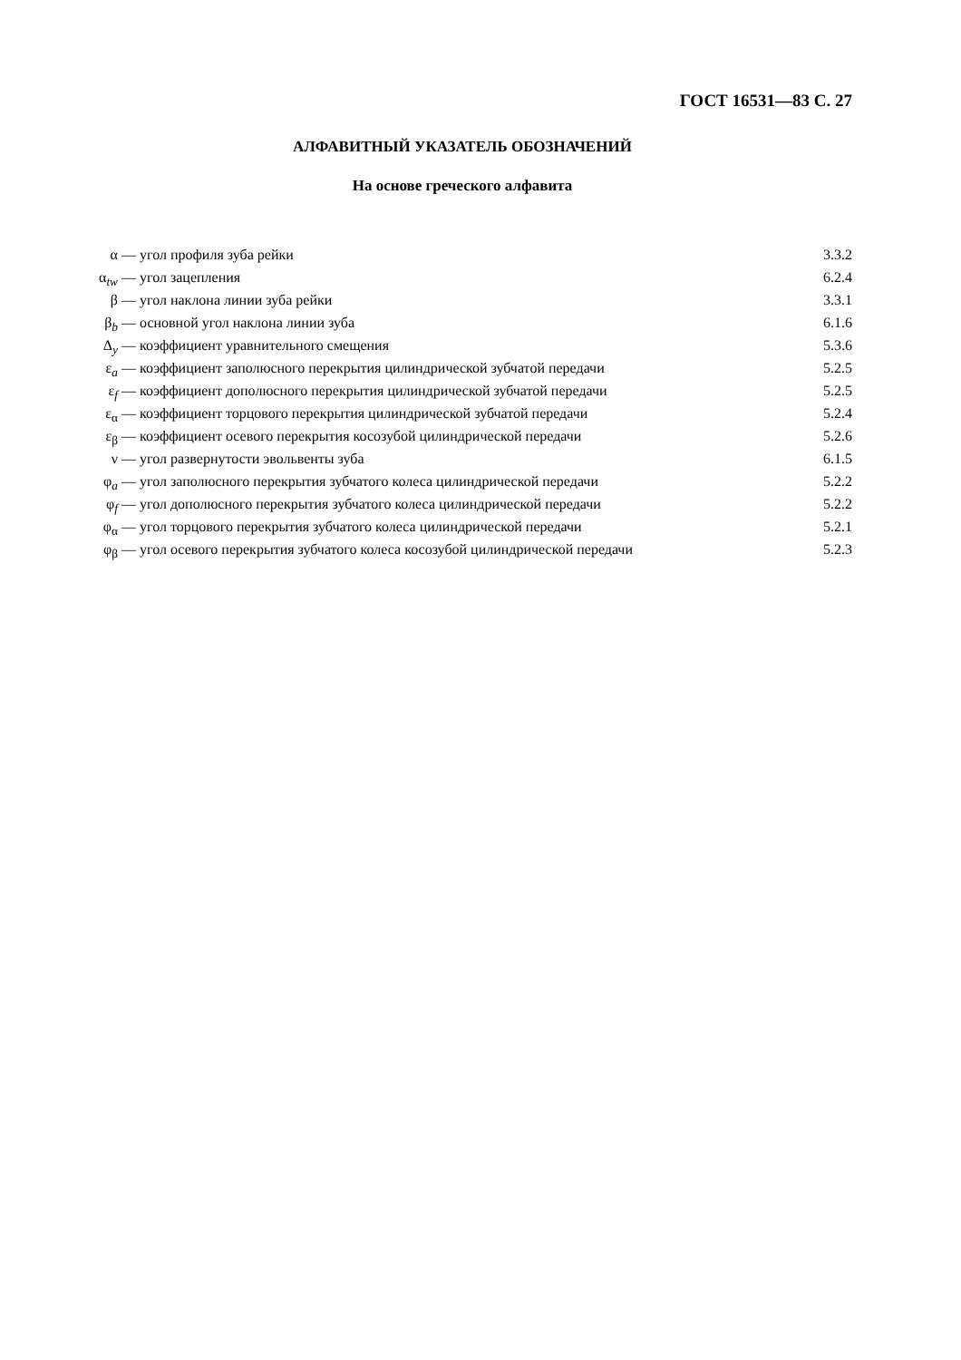ГОСТ 16531—83 С. 27
АЛФАВИТНЫЙ УКАЗАТЕЛЬ ОБОЗНАЧЕНИЙ
На основе греческого алфавита
| α | — угол профиля зуба рейки | 3.3.2 |
| α<sub>tw</sub> | — угол зацепления | 6.2.4 |
| β | — угол наклона линии зуба рейки | 3.3.1 |
| β<sub>b</sub> | — основной угол наклона линии зуба | 6.1.6 |
| Δ<sub>y</sub> | — коэффициент уравнительного смещения | 5.3.6 |
| ε<sub>a</sub> | — коэффициент заполюсного перекрытия цилиндрической зубчатой передачи | 5.2.5 |
| ε<sub>f</sub> | — коэффициент дополюсного перекрытия цилиндрической зубчатой передачи | 5.2.5 |
| ε<sub>α</sub> | — коэффициент торцового перекрытия цилиндрической зубчатой передачи | 5.2.4 |
| ε<sub>β</sub> | — коэффициент осевого перекрытия косозубой цилиндрической передачи | 5.2.6 |
| ν | — угол развернутости эвольвенты зуба | 6.1.5 |
| φ<sub>a</sub> | — угол заполюсного перекрытия зубчатого колеса цилиндрической передачи | 5.2.2 |
| φ<sub>f</sub> | — угол дополюсного перекрытия зубчатого колеса цилиндрической передачи | 5.2.2 |
| φ<sub>α</sub> | — угол торцового перекрытия зубчатого колеса цилиндрической передачи | 5.2.1 |
| φ<sub>β</sub> | — угол осевого перекрытия зубчатого колеса косозубой цилиндрической передачи | 5.2.3 |